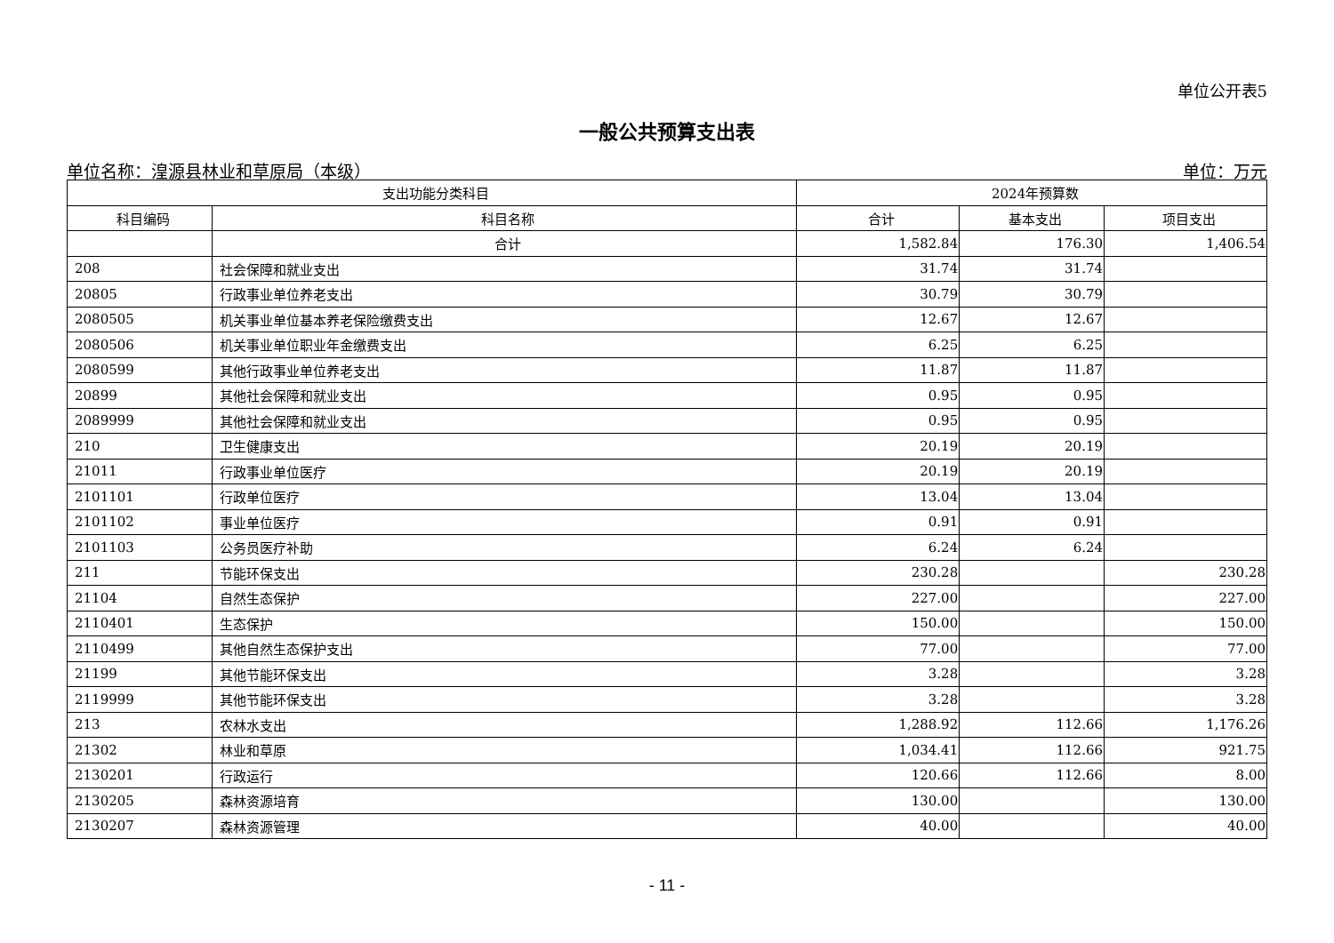单位公开表5
一般公共预算支出表
单位名称：湟源县林业和草原局（本级） 单位：万元
| 支出功能分类科目 | | 2024年预算数 | | |
| --- | --- | --- | --- | --- |
| 科目编码 | 科目名称 | 合计 | 基本支出 | 项目支出 |
| | 合计 | 1,582.84 | 176.30 | 1,406.54 |
| 208 | 社会保障和就业支出 | 31.74 | 31.74 | |
| 20805 | 行政事业单位养老支出 | 30.79 | 30.79 | |
| 2080505 | 机关事业单位基本养老保险缴费支出 | 12.67 | 12.67 | |
| 2080506 | 机关事业单位职业年金缴费支出 | 6.25 | 6.25 | |
| 2080599 | 其他行政事业单位养老支出 | 11.87 | 11.87 | |
| 20899 | 其他社会保障和就业支出 | 0.95 | 0.95 | |
| 2089999 | 其他社会保障和就业支出 | 0.95 | 0.95 | |
| 210 | 卫生健康支出 | 20.19 | 20.19 | |
| 21011 | 行政事业单位医疗 | 20.19 | 20.19 | |
| 2101101 | 行政单位医疗 | 13.04 | 13.04 | |
| 2101102 | 事业单位医疗 | 0.91 | 0.91 | |
| 2101103 | 公务员医疗补助 | 6.24 | 6.24 | |
| 211 | 节能环保支出 | 230.28 | | 230.28 |
| 21104 | 自然生态保护 | 227.00 | | 227.00 |
| 2110401 | 生态保护 | 150.00 | | 150.00 |
| 2110499 | 其他自然生态保护支出 | 77.00 | | 77.00 |
| 21199 | 其他节能环保支出 | 3.28 | | 3.28 |
| 2119999 | 其他节能环保支出 | 3.28 | | 3.28 |
| 213 | 农林水支出 | 1,288.92 | 112.66 | 1,176.26 |
| 21302 | 林业和草原 | 1,034.41 | 112.66 | 921.75 |
| 2130201 | 行政运行 | 120.66 | 112.66 | 8.00 |
| 2130205 | 森林资源培育 | 130.00 | | 130.00 |
| 2130207 | 森林资源管理 | 40.00 | | 40.00 |
- 11 -